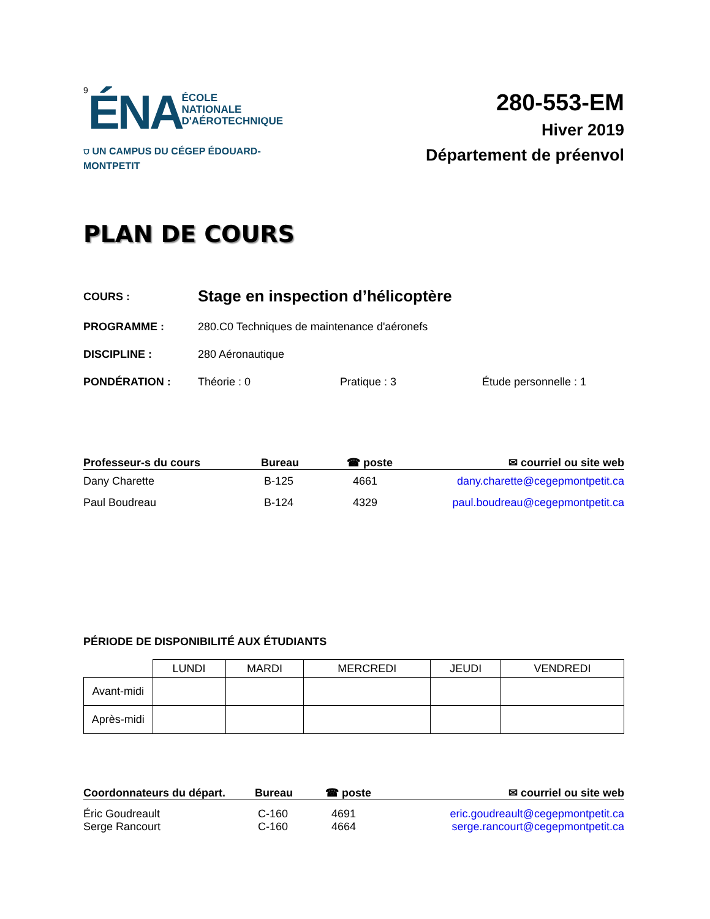9 ÉNA ÉCOLE
NATIONALE
D'AÉROTECHNIQUE
⛉ UN CAMPUS DU CÉGEP ÉDOUARD-MONTPETIT
280-553-EM
Hiver 2019
Département de préenvol
PLAN DE COURS
COURS :
Stage en inspection d’hélicoptère
PROGRAMME : 280.C0 Techniques de maintenance d'aéronefs
DISCIPLINE : 280 Aéronautique
PONDÉRATION : Théorie : 0 Pratique : 3 Étude personnelle : 1
| Professeur-s du cours | Bureau | ☎ poste | ✉ courriel ou site web |
| --- | --- | --- | --- |
| Dany Charette | B-125 | 4661 | dany.charette@cegepmontpetit.ca |
| Paul Boudreau | B-124 | 4329 | paul.boudreau@cegepmontpetit.ca |
PÉRIODE DE DISPONIBILITÉ AUX ÉTUDIANTS
| | LUNDI | MARDI | MERCREDI | JEUDI | VENDREDI |
| --- | --- | --- | --- | --- | --- |
| Avant-midi | | | | | |
| Après-midi | | | | | |
| Coordonnateurs du départ. | Bureau | ☎ poste | ✉ courriel ou site web |
| --- | --- | --- | --- |
| Éric Goudreault Serge Rancourt | C-160 C-160 | 4691 4664 | eric.goudreault@cegepmontpetit.ca serge.rancourt@cegepmontpetit.ca |